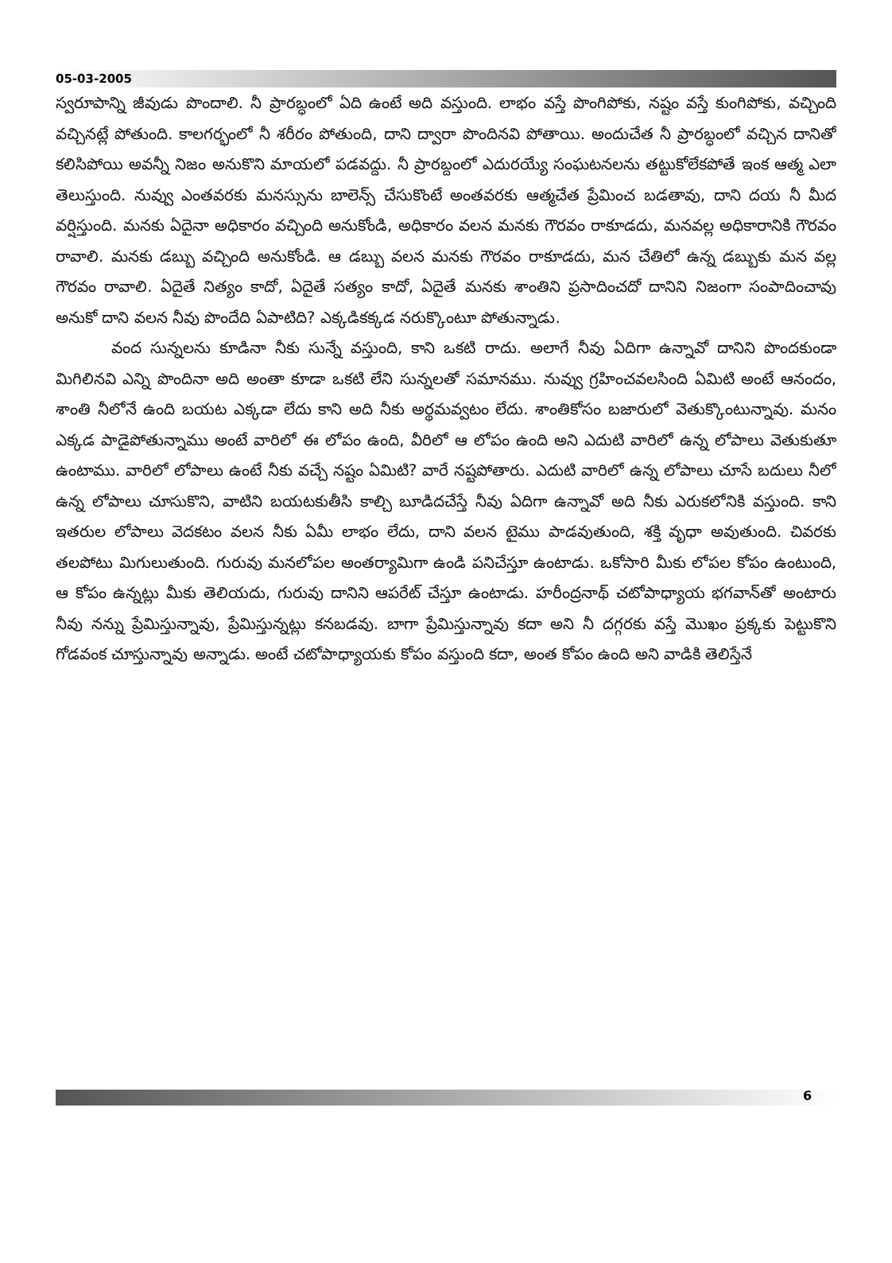05-03-2005
స్వరూపాన్ని జీవుడు పొందాలి. నీ ప్రారబ్ధంలో ఏది ఉంటే అది వస్తుంది. లాభం వస్తే పొంగిపోకు, నష్టం వస్తే కుంగిపోకు, వచ్చింది వచ్చినట్లే పోతుంది. కాలగర్భంలో నీ శరీరం పోతుంది, దాని ద్వారా పొందినవి పోతాయి. అందుచేత నీ ప్రారబ్ధంలో వచ్చిన దానితో కలిసిపోయి అవన్నీ నిజం అనుకొని మాయలో పడవద్దు. నీ ప్రారబ్దంలో ఎదురయ్యే సంఘటనలను తట్టుకోలేకపోతే ఇంక ఆత్మ ఎలా తెలుస్తుంది. నువ్వు ఎంతవరకు మనస్సును బాలెన్స్ చేసుకొంటే అంతవరకు ఆత్మచేత ప్రేమించ బడతావు, దాని దయ నీ మీద వర్షిస్తుంది. మనకు ఏదైనా అధికారం వచ్చింది అనుకోండి, అధికారం వలన మనకు గౌరవం రాకూడదు, మనవల్ల అధికారానికి గౌరవం రావాలి. మనకు డబ్బు వచ్చింది అనుకోండి. ఆ డబ్బు వలన మనకు గౌరవం రాకూడదు, మన చేతిలో ఉన్న డబ్బుకు మన వల్ల గౌరవం రావాలి. ఏదైతే నిత్యం కాదో, ఏదైతే సత్యం కాదో, ఏదైతే మనకు శాంతిని ప్రసాదించదో దానిని నిజంగా సంపాదించావు అనుకో దాని వలన నీవు పొందేది ఏపాటిది? ఎక్కడికక్కడ నరుక్కొంటూ పోతున్నాడు.
వంద సున్నలను కూడినా నీకు సున్నే వస్తుంది, కాని ఒకటి రాదు. అలాగే నీవు ఏదిగా ఉన్నావో దానిని పొందకుండా మిగిలినవి ఎన్ని పొందినా అది అంతా కూడా ఒకటి లేని సున్నలతో సమానము. నువ్వు గ్రహించవలసింది ఏమిటి అంటే ఆనందం, శాంతి నీలోనే ఉంది బయట ఎక్కడా లేదు కాని అది నీకు అర్థమవ్వటం లేదు. శాంతికోసం బజారులో వెతుక్కొంటున్నావు. మనం ఎక్కడ పాడైపోతున్నాము అంటే వారిలో ఈ లోపం ఉంది, వీరిలో ఆ లోపం ఉంది అని ఎదుటి వారిలో ఉన్న లోపాలు వెతుకుతూ ఉంటాము. వారిలో లోపాలు ఉంటే నీకు వచ్చే నష్టం ఏమిటి? వారే నష్టపోతారు. ఎదుటి వారిలో ఉన్న లోపాలు చూసే బదులు నీలో ఉన్న లోపాలు చూసుకొని, వాటిని బయటకుతీసి కాల్చి బూడిదచేస్తే నీవు ఏదిగా ఉన్నావో అది నీకు ఎరుకలోనికి వస్తుంది. కాని ఇతరుల లోపాలు వెదకటం వలన నీకు ఏమీ లాభం లేదు, దాని వలన టైము పాడవుతుంది, శక్తి వృధా అవుతుంది. చివరకు తలపోటు మిగులుతుంది. గురువు మనలోపల అంతర్యామిగా ఉండి పనిచేస్తూ ఉంటాడు. ఒకోసారి మీకు లోపల కోపం ఉంటుంది, ఆ కోపం ఉన్నట్లు మీకు తెలియదు, గురువు దానిని ఆపరేట్ చేస్తూ ఉంటాడు. హరీంద్రనాథ్ చటోపాధ్యాయ భగవాన్‌తో అంటారు నీవు నన్ను ప్రేమిస్తున్నావు, ప్రేమిస్తున్నట్లు కనబడవు. బాగా ప్రేమిస్తున్నావు కదా అని నీ దగ్గరకు వస్తే మొఖం ప్రక్కకు పెట్టుకొని గోడవంక చూస్తున్నావు అన్నాడు. అంటే చటోపాధ్యాయకు కోపం వస్తుంది కదా, అంత కోపం ఉంది అని వాడికి తెలిస్తేనే
6